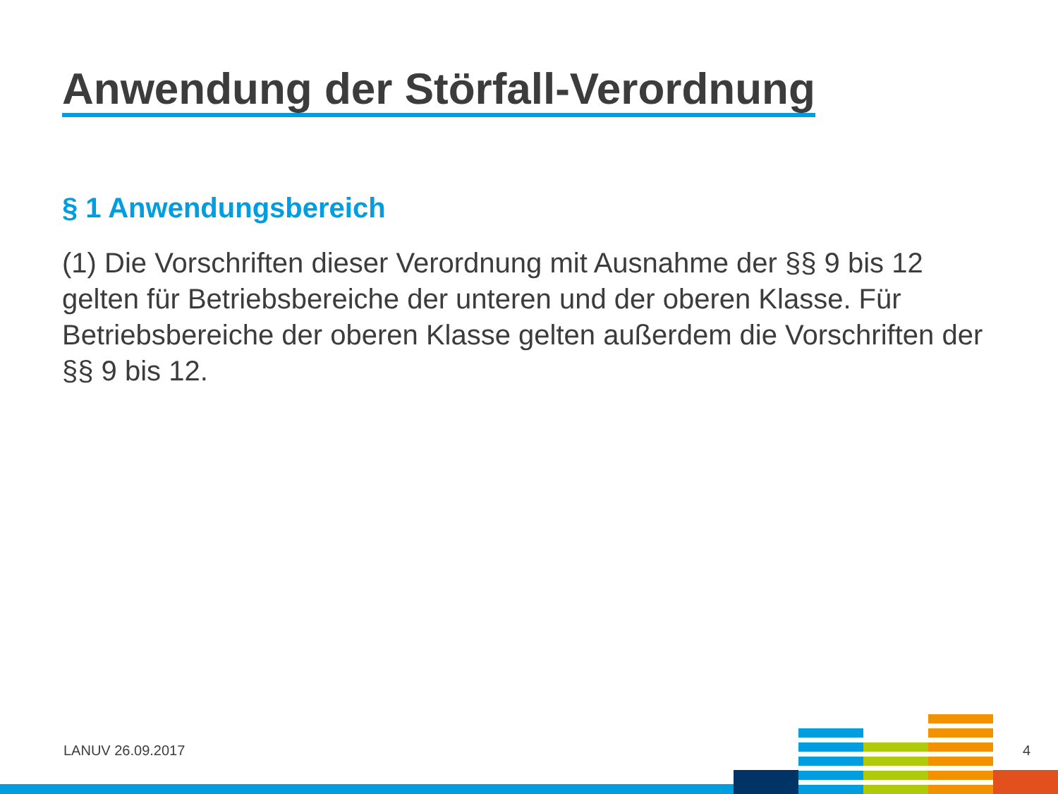Anwendung der Störfall-Verordnung
§ 1 Anwendungsbereich
(1) Die Vorschriften dieser Verordnung mit Ausnahme der §§ 9 bis 12 gelten für Betriebsbereiche der unteren und der oberen Klasse. Für Betriebsbereiche der oberen Klasse gelten außerdem die Vorschriften der §§ 9 bis 12.
LANUV 26.09.2017 4